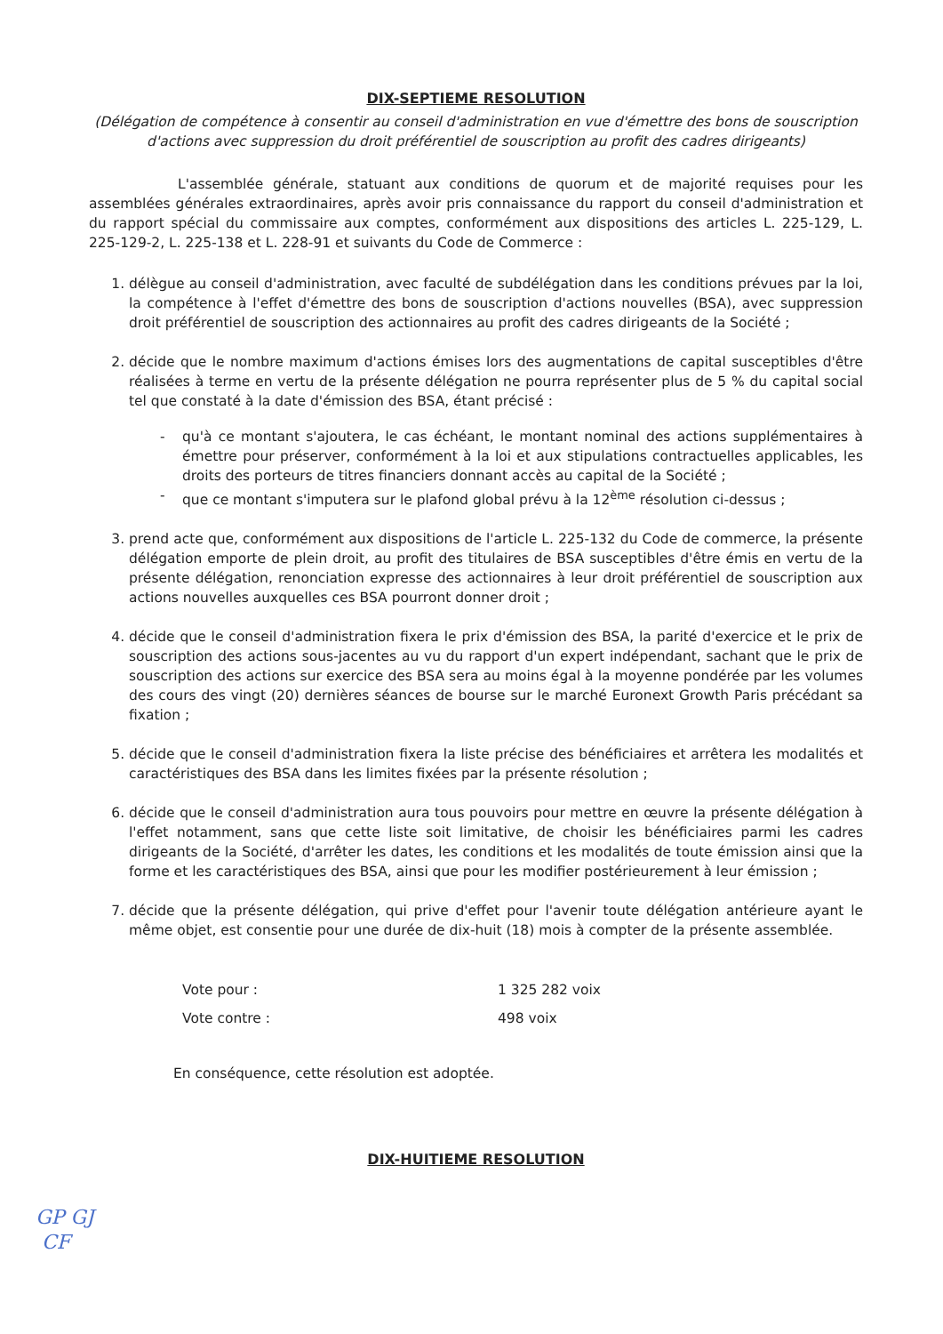DIX-SEPTIEME RESOLUTION
(Délégation de compétence à consentir au conseil d'administration en vue d'émettre des bons de souscription d'actions avec suppression du droit préférentiel de souscription au profit des cadres dirigeants)
L'assemblée générale, statuant aux conditions de quorum et de majorité requises pour les assemblées générales extraordinaires, après avoir pris connaissance du rapport du conseil d'administration et du rapport spécial du commissaire aux comptes, conformément aux dispositions des articles L. 225-129, L. 225-129-2, L. 225-138 et L. 228-91 et suivants du Code de Commerce :
1. délègue au conseil d'administration, avec faculté de subdélégation dans les conditions prévues par la loi, la compétence à l'effet d'émettre des bons de souscription d'actions nouvelles (BSA), avec suppression droit préférentiel de souscription des actionnaires au profit des cadres dirigeants de la Société ;
2. décide que le nombre maximum d'actions émises lors des augmentations de capital susceptibles d'être réalisées à terme en vertu de la présente délégation ne pourra représenter plus de 5 % du capital social tel que constaté à la date d'émission des BSA, étant précisé :
- qu'à ce montant s'ajoutera, le cas échéant, le montant nominal des actions supplémentaires à émettre pour préserver, conformément à la loi et aux stipulations contractuelles applicables, les droits des porteurs de titres financiers donnant accès au capital de la Société ;
- que ce montant s'imputera sur le plafond global prévu à la 12<sup>ème</sup> résolution ci-dessus ;
3. prend acte que, conformément aux dispositions de l'article L. 225-132 du Code de commerce, la présente délégation emporte de plein droit, au profit des titulaires de BSA susceptibles d'être émis en vertu de la présente délégation, renonciation expresse des actionnaires à leur droit préférentiel de souscription aux actions nouvelles auxquelles ces BSA pourront donner droit ;
4. décide que le conseil d'administration fixera le prix d'émission des BSA, la parité d'exercice et le prix de souscription des actions sous-jacentes au vu du rapport d'un expert indépendant, sachant que le prix de souscription des actions sur exercice des BSA sera au moins égal à la moyenne pondérée par les volumes des cours des vingt (20) dernières séances de bourse sur le marché Euronext Growth Paris précédant sa fixation ;
5. décide que le conseil d'administration fixera la liste précise des bénéficiaires et arrêtera les modalités et caractéristiques des BSA dans les limites fixées par la présente résolution ;
6. décide que le conseil d'administration aura tous pouvoirs pour mettre en œuvre la présente délégation à l'effet notamment, sans que cette liste soit limitative, de choisir les bénéficiaires parmi les cadres dirigeants de la Société, d'arrêter les dates, les conditions et les modalités de toute émission ainsi que la forme et les caractéristiques des BSA, ainsi que pour les modifier postérieurement à leur émission ;
7. décide que la présente délégation, qui prive d'effet pour l'avenir toute délégation antérieure ayant le même objet, est consentie pour une durée de dix-huit (18) mois à compter de la présente assemblée.
Vote pour : 1 325 282 voix
Vote contre : 498 voix
En conséquence, cette résolution est adoptée.
DIX-HUITIEME RESOLUTION
GP GJ
CF